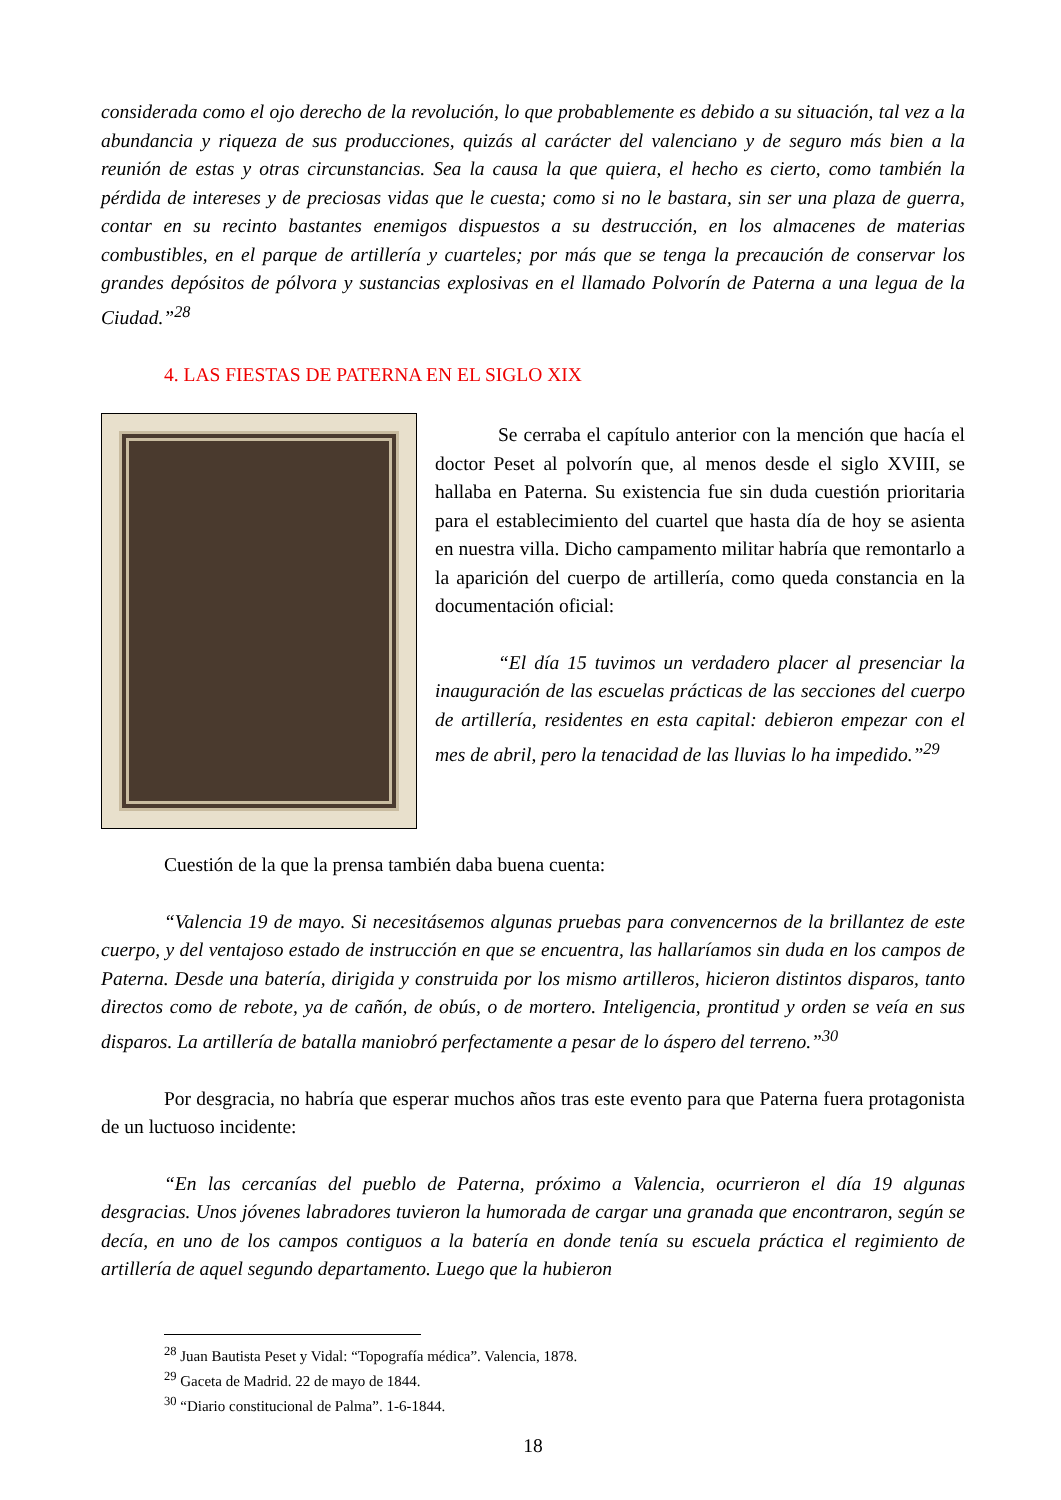considerada como el ojo derecho de la revolución, lo que probablemente es debido a su situación, tal vez a la abundancia y riqueza de sus producciones, quizás al carácter del valenciano y de seguro más bien a la reunión de estas y otras circunstancias. Sea la causa la que quiera, el hecho es cierto, como también la pérdida de intereses y de preciosas vidas que le cuesta; como si no le bastara, sin ser una plaza de guerra, contar en su recinto bastantes enemigos dispuestos a su destrucción, en los almacenes de materias combustibles, en el parque de artillería y cuarteles; por más que se tenga la precaución de conservar los grandes depósitos de pólvora y sustancias explosivas en el llamado Polvorín de Paterna a una legua de la Ciudad.”<sup>28</sup>
4. LAS FIESTAS DE PATERNA EN EL SIGLO XIX
Se cerraba el capítulo anterior con la mención que hacía el doctor Peset al polvorín que, al menos desde el siglo XVIII, se hallaba en Paterna. Su existencia fue sin duda cuestión prioritaria para el establecimiento del cuartel que hasta día de hoy se asienta en nuestra villa. Dicho campamento militar habría que remontarlo a la aparición del cuerpo de artillería, como queda constancia en la documentación oficial:
“El día 15 tuvimos un verdadero placer al presenciar la inauguración de las escuelas prácticas de las secciones del cuerpo de artillería, residentes en esta capital: debieron empezar con el mes de abril, pero la tenacidad de las lluvias lo ha impedido.”<sup>29</sup>
Cuestión de la que la prensa también daba buena cuenta:
“Valencia 19 de mayo. Si necesitásemos algunas pruebas para convencernos de la brillantez de este cuerpo, y del ventajoso estado de instrucción en que se encuentra, las hallaríamos sin duda en los campos de Paterna. Desde una batería, dirigida y construida por los mismo artilleros, hicieron distintos disparos, tanto directos como de rebote, ya de cañón, de obús, o de mortero. Inteligencia, prontitud y orden se veía en sus disparos. La artillería de batalla maniobró perfectamente a pesar de lo áspero del terreno.”<sup>30</sup>
Por desgracia, no habría que esperar muchos años tras este evento para que Paterna fuera protagonista de un luctuoso incidente:
“En las cercanías del pueblo de Paterna, próximo a Valencia, ocurrieron el día 19 algunas desgracias. Unos jóvenes labradores tuvieron la humorada de cargar una granada que encontraron, según se decía, en uno de los campos contiguos a la batería en donde tenía su escuela práctica el regimiento de artillería de aquel segundo departamento. Luego que la hubieron
<sup>28</sup> Juan Bautista Peset y Vidal: “Topografía médica”. Valencia, 1878.
<sup>29</sup> Gaceta de Madrid. 22 de mayo de 1844.
<sup>30</sup> “Diario constitucional de Palma”. 1-6-1844.
18